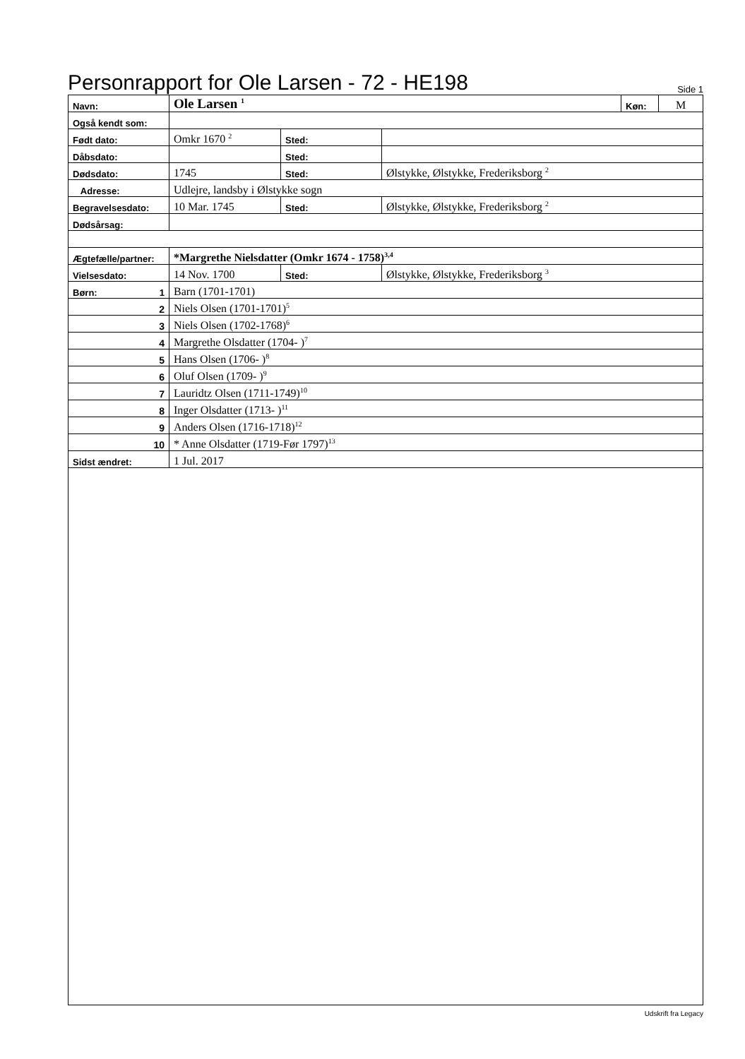Personrapport for Ole Larsen - 72 - HE198
Side 1
| Navn: | Ole Larsen <sup>1</sup> | | | Køn: | M |
| Også kendt som: | | | | | |
| Født dato: | Omkr 1670 <sup>2</sup> | Sted: | | | |
| Dåbsdato: | | Sted: | | | |
| Dødsdato: | 1745 | Sted: | Ølstykke, Ølstykke, Frederiksborg <sup>2</sup> | | |
| Adresse: | Udlejre, landsby i Ølstykke sogn | | | | |
| Begravelsesdato: | 10 Mar. 1745 | Sted: | Ølstykke, Ølstykke, Frederiksborg <sup>2</sup> | | |
| Dødsårsag: | | | | | |
| Ægtefælle/partner: | *Margrethe Nielsdatter (Omkr 1674 - 1758)<sup>3,4</sup> | | | | |
| Vielsesdato: | 14 Nov. 1700 | Sted: | Ølstykke, Ølstykke, Frederiksborg <sup>3</sup> | | |
| Børn: 1 | Barn (1701-1701) | | | | |
| 2 | Niels Olsen (1701-1701)<sup>5</sup> | | | | |
| 3 | Niels Olsen (1702-1768)<sup>6</sup> | | | | |
| 4 | Margrethe Olsdatter (1704- )<sup>7</sup> | | | | |
| 5 | Hans Olsen (1706- )<sup>8</sup> | | | | |
| 6 | Oluf Olsen (1709- )<sup>9</sup> | | | | |
| 7 | Lauridtz Olsen (1711-1749)<sup>10</sup> | | | | |
| 8 | Inger Olsdatter (1713- )<sup>11</sup> | | | | |
| 9 | Anders Olsen (1716-1718)<sup>12</sup> | | | | |
| 10 | * Anne Olsdatter (1719-Før 1797)<sup>13</sup> | | | | |
| Sidst ændret: | 1 Jul. 2017 | | | | |
Udskrift fra Legacy